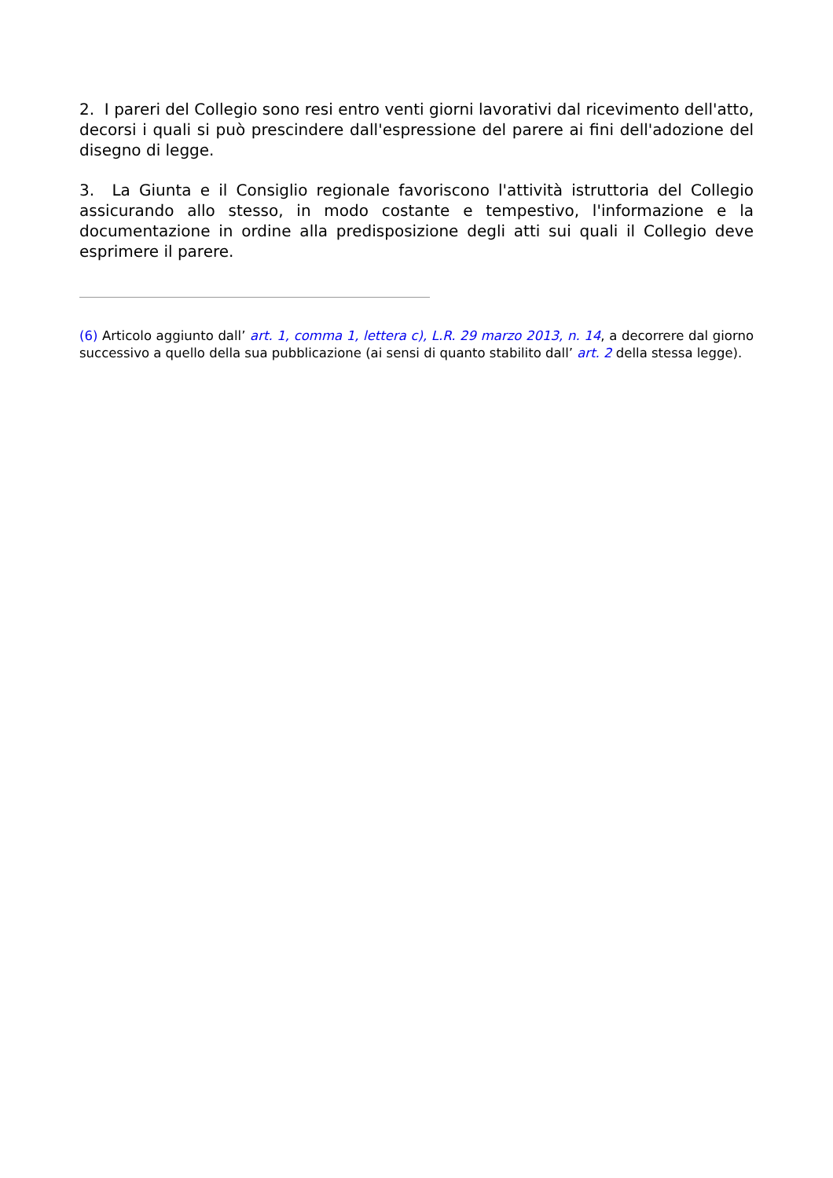2. I pareri del Collegio sono resi entro venti giorni lavorativi dal ricevimento dell'atto, decorsi i quali si può prescindere dall'espressione del parere ai fini dell'adozione del disegno di legge.
3. La Giunta e il Consiglio regionale favoriscono l'attività istruttoria del Collegio assicurando allo stesso, in modo costante e tempestivo, l'informazione e la documentazione in ordine alla predisposizione degli atti sui quali il Collegio deve esprimere il parere.
(6) Articolo aggiunto dall’ art. 1, comma 1, lettera c), L.R. 29 marzo 2013, n. 14, a decorrere dal giorno successivo a quello della sua pubblicazione (ai sensi di quanto stabilito dall’ art. 2 della stessa legge).